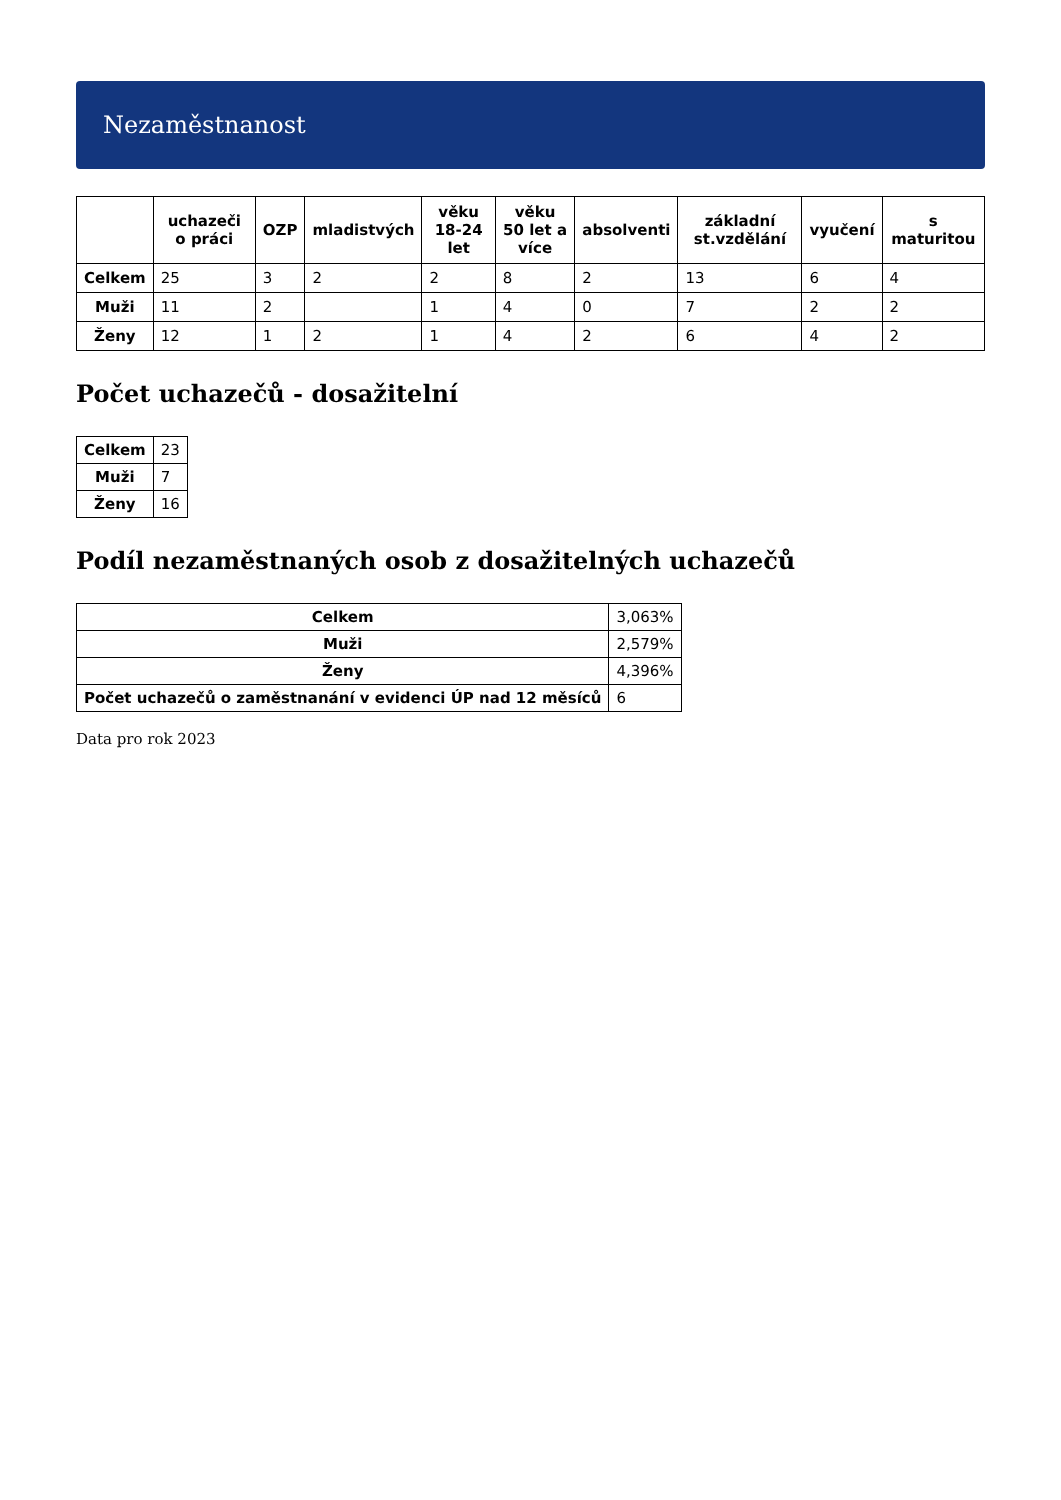Nezaměstnanost
| | uchazeči o práci | OZP | mladistvých | věku 18-24 let | věku 50 let a více | absolventi | základní st.vzdělání | vyučení | s maturitou |
| --- | --- | --- | --- | --- | --- | --- | --- | --- | --- |
| Celkem | 25 | 3 | 2 | 2 | 8 | 2 | 13 | 6 | 4 |
| Muži | 11 | 2 | | 1 | 4 | 0 | 7 | 2 | 2 |
| Ženy | 12 | 1 | 2 | 1 | 4 | 2 | 6 | 4 | 2 |
Počet uchazečů - dosažitelní
| Celkem | 23 |
| Muži | 7 |
| Ženy | 16 |
Podíl nezaměstnaných osob z dosažitelných uchazečů
| Celkem | 3,063% |
| Muži | 2,579% |
| Ženy | 4,396% |
| Počet uchazečů o zaměstnanání v evidenci ÚP nad 12 měsíců | 6 |
Data pro rok 2023